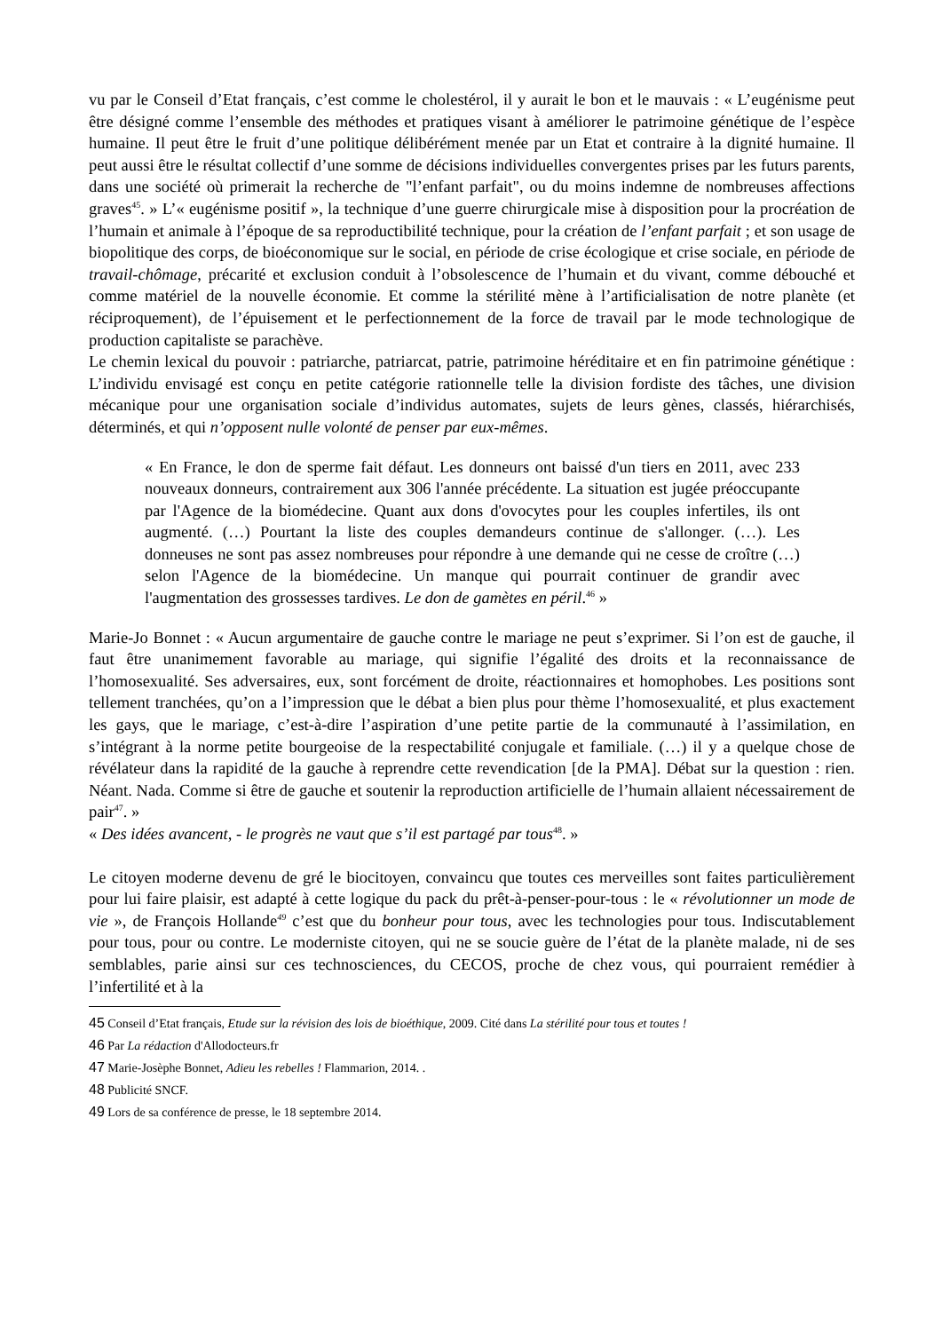vu par le Conseil d’Etat français, c’est comme le cholestérol, il y aurait le bon et le mauvais : « L’eugénisme peut être désigné comme l’ensemble des méthodes et pratiques visant à améliorer le patrimoine génétique de l’espèce humaine. Il peut être le fruit d’une politique délibérément menée par un Etat et contraire à la dignité humaine. Il peut aussi être le résultat collectif d’une somme de décisions individuelles convergentes prises par les futurs parents, dans une société où primerait la recherche de "l’enfant parfait", ou du moins indemne de nombreuses affections graves<sup>45</sup>. » L’« eugénisme positif », la technique d’une guerre chirurgicale mise à disposition pour la procréation de l’humain et animale à l’époque de sa reproductibilité technique, pour la création de l’enfant parfait ; et son usage de biopolitique des corps, de bioéconomique sur le social, en période de crise écologique et crise sociale, en période de travail-chômage, précarité et exclusion conduit à l’obsolescence de l’humain et du vivant, comme débouché et comme matériel de la nouvelle économie. Et comme la stérilité mène à l’artificialisation de notre planète (et réciproquement), de l’épuisement et le perfectionnement de la force de travail par le mode technologique de production capitaliste se parachève.
Le chemin lexical du pouvoir : patriarche, patriarcat, patrie, patrimoine héréditaire et en fin patrimoine génétique : L’individu envisagé est conçu en petite catégorie rationnelle telle la division fordiste des tâches, une division mécanique pour une organisation sociale d’individus automates, sujets de leurs gènes, classés, hiérarchisés, déterminés, et qui n’opposent nulle volonté de penser par eux-mêmes.
« En France, le don de sperme fait défaut. Les donneurs ont baissé d'un tiers en 2011, avec 233 nouveaux donneurs, contrairement aux 306 l'année précédente. La situation est jugée préoccupante par l'Agence de la biomédecine. Quant aux dons d'ovocytes pour les couples infertiles, ils ont augmenté. (…) Pourtant la liste des couples demandeurs continue de s'allonger. (…). Les donneuses ne sont pas assez nombreuses pour répondre à une demande qui ne cesse de croître (…) selon l'Agence de la biomédecine. Un manque qui pourrait continuer de grandir avec l'augmentation des grossesses tardives. Le don de gamètes en péril.<sup>46</sup> »
Marie-Jo Bonnet : « Aucun argumentaire de gauche contre le mariage ne peut s’exprimer. Si l’on est de gauche, il faut être unanimement favorable au mariage, qui signifie l’égalité des droits et la reconnaissance de l’homosexualité. Ses adversaires, eux, sont forcément de droite, réactionnaires et homophobes. Les positions sont tellement tranchées, qu’on a l’impression que le débat a bien plus pour thème l’homosexualité, et plus exactement les gays, que le mariage, c’est-à-dire l’aspiration d’une petite partie de la communauté à l’assimilation, en s’intégrant à la norme petite bourgeoise de la respectabilité conjugale et familiale. (…) il y a quelque chose de révélateur dans la rapidité de la gauche à reprendre cette revendication [de la PMA]. Débat sur la question : rien. Néant. Nada. Comme si être de gauche et soutenir la reproduction artificielle de l’humain allaient nécessairement de pair<sup>47</sup>. »
« Des idées avancent, - le progrès ne vaut que s’il est partagé par tous<sup>48</sup>. »
Le citoyen moderne devenu de gré le biocitoyen, convaincu que toutes ces merveilles sont faites particulièrement pour lui faire plaisir, est adapté à cette logique du pack du prêt-à-penser-pour-tous : le « révolutionner un mode de vie », de François Hollande<sup>49</sup> c’est que du bonheur pour tous, avec les technologies pour tous. Indiscutablement pour tous, pour ou contre. Le moderniste citoyen, qui ne se soucie guère de l’état de la planète malade, ni de ses semblables, parie ainsi sur ces technosciences, du CECOS, proche de chez vous, qui pourraient remédier à l’infertilité et à la
45 Conseil d’Etat français, Etude sur la révision des lois de bioéthique, 2009. Cité dans La stérilité pour tous et toutes !
46 Par La rédaction d'Allodocteurs.fr
47 Marie-Josèphe Bonnet, Adieu les rebelles ! Flammarion, 2014. .
48 Publicité SNCF.
49 Lors de sa conférence de presse, le 18 septembre 2014.